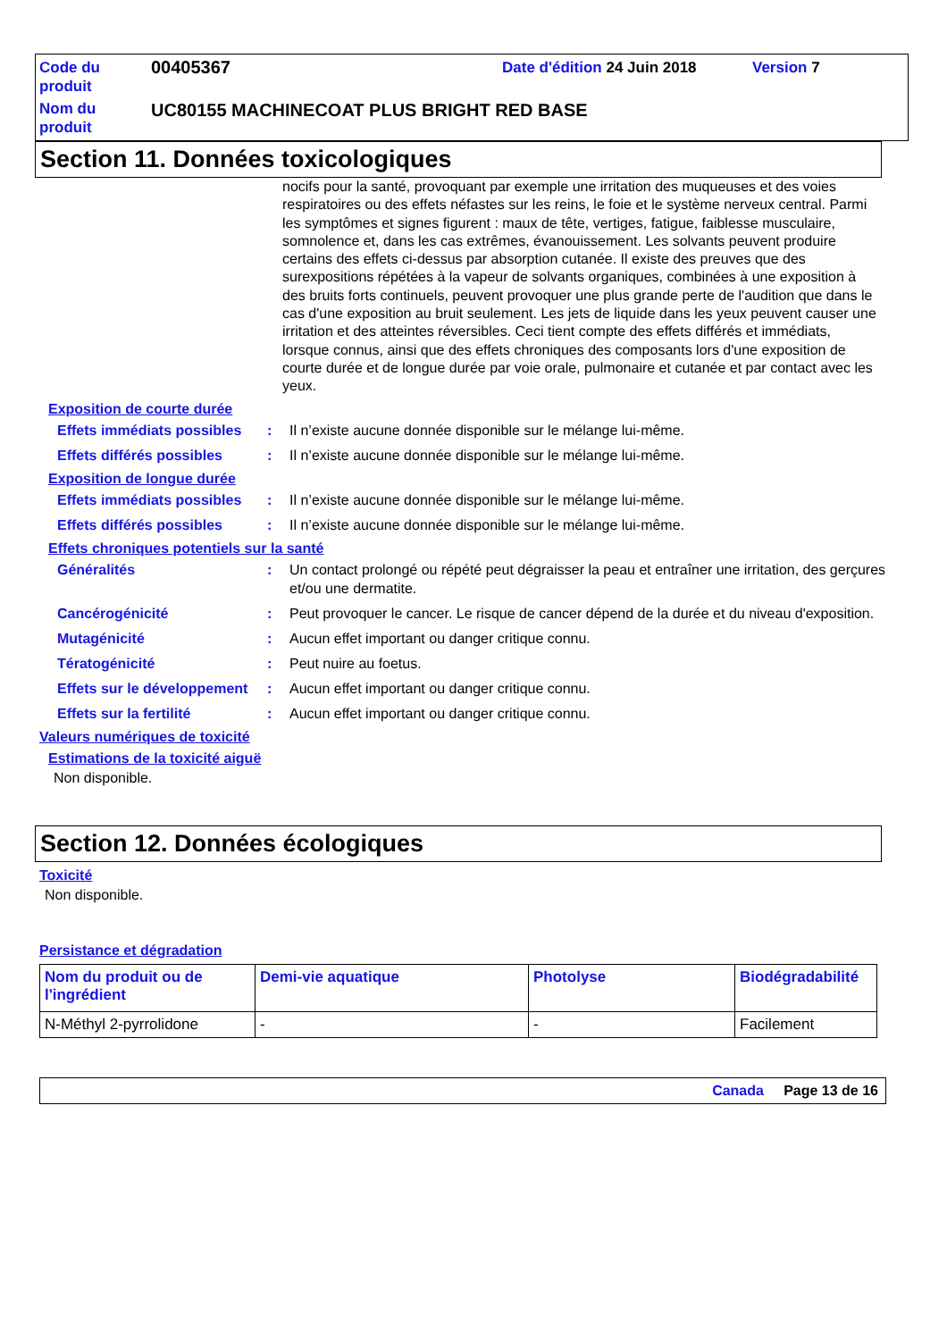Code du produit
00405367
Date d'édition 24 Juin 2018
Version 7
Nom du produit
UC80155 MACHINECOAT PLUS BRIGHT RED BASE
Section 11. Données toxicologiques
nocifs pour la santé, provoquant par exemple une irritation des muqueuses et des voies respiratoires ou des effets néfastes sur les reins, le foie et le système nerveux central. Parmi les symptômes et signes figurent : maux de tête, vertiges, fatigue, faiblesse musculaire, somnolence et, dans les cas extrêmes, évanouissement. Les solvants peuvent produire certains des effets ci-dessus par absorption cutanée. Il existe des preuves que des surexpositions répétées à la vapeur de solvants organiques, combinées à une exposition à des bruits forts continuels, peuvent provoquer une plus grande perte de l'audition que dans le cas d'une exposition au bruit seulement. Les jets de liquide dans les yeux peuvent causer une irritation et des atteintes réversibles. Ceci tient compte des effets différés et immédiats, lorsque connus, ainsi que des effets chroniques des composants lors d'une exposition de courte durée et de longue durée par voie orale, pulmonaire et cutanée et par contact avec les yeux.
Exposition de courte durée
Effets immédiats possibles
:
Il n’existe aucune donnée disponible sur le mélange lui-même.
Effets différés possibles
:
Il n’existe aucune donnée disponible sur le mélange lui-même.
Exposition de longue durée
Effets immédiats possibles
:
Il n’existe aucune donnée disponible sur le mélange lui-même.
Effets différés possibles
:
Il n’existe aucune donnée disponible sur le mélange lui-même.
Effets chroniques potentiels sur la santé
Généralités
:
Un contact prolongé ou répété peut dégraisser la peau et entraîner une irritation, des gerçures et/ou une dermatite.
Cancérogénicité
:
Peut provoquer le cancer. Le risque de cancer dépend de la durée et du niveau d'exposition.
Mutagénicité
:
Aucun effet important ou danger critique connu.
Tératogénicité
:
Peut nuire au foetus.
Effets sur le développement
:
Aucun effet important ou danger critique connu.
Effets sur la fertilité
:
Aucun effet important ou danger critique connu.
Valeurs numériques de toxicité
Estimations de la toxicité aiguë
Non disponible.
Section 12. Données écologiques
Toxicité
Non disponible.
Persistance et dégradation
| Nom du produit ou de l'ingrédient | Demi-vie aquatique | Photolyse | Biodégradabilité |
| --- | --- | --- | --- |
| N-Méthyl 2-pyrrolidone | - | - | Facilement |
Canada Page 13 de 16